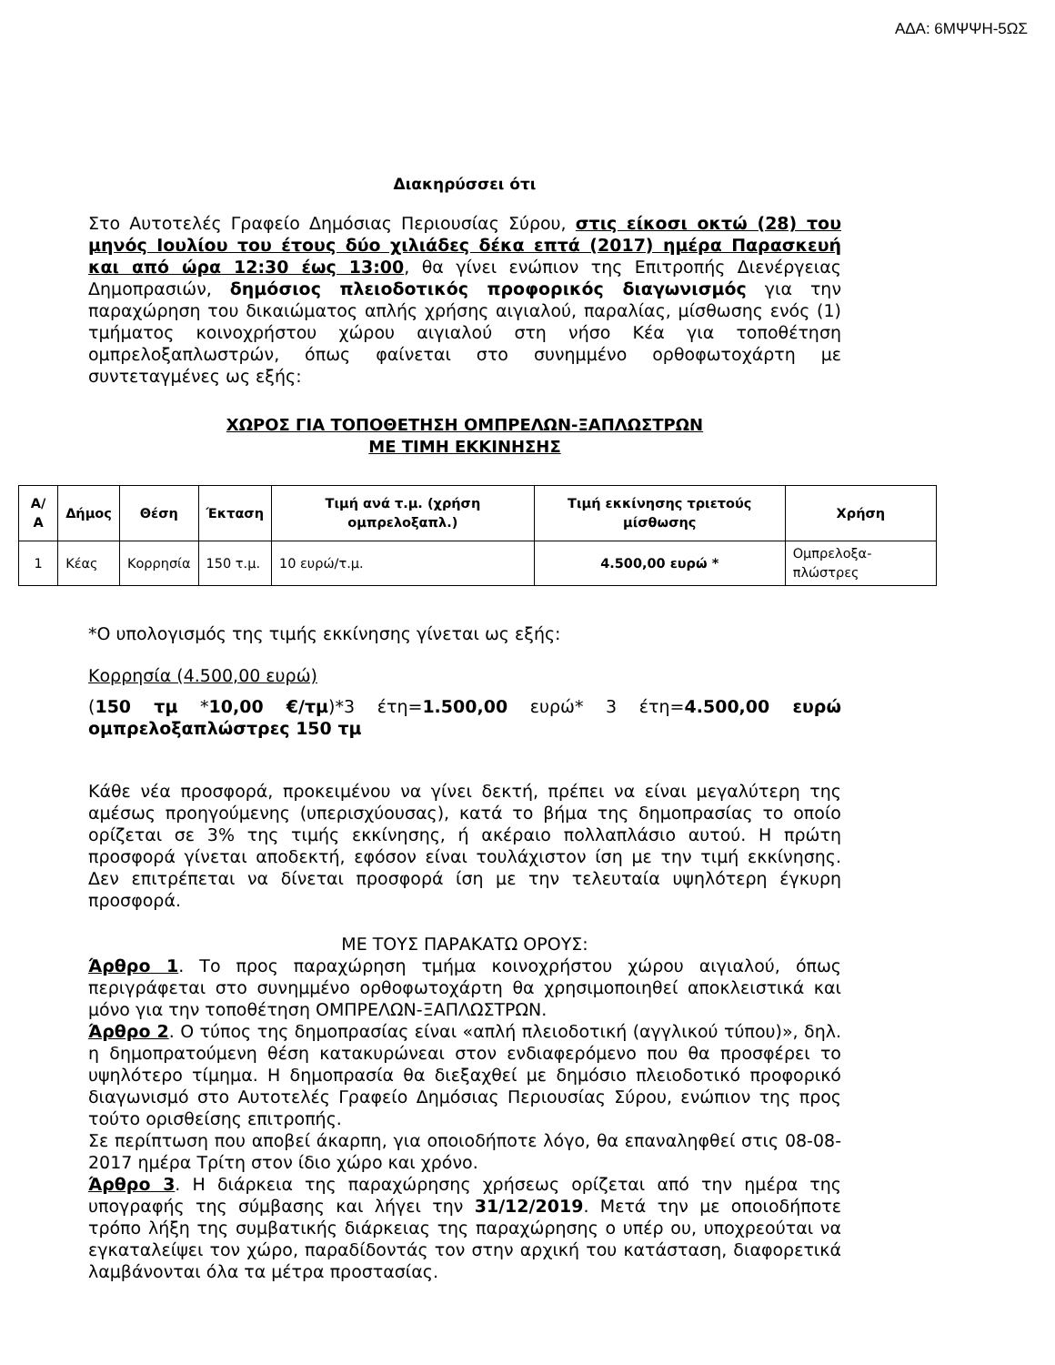ΑΔΑ: 6ΜΨΨΗ-5ΩΣ
Διακηρύσσει ότι
Στο Αυτοτελές Γραφείο Δημόσιας Περιουσίας Σύρου, στις είκοσι οκτώ (28) του μηνός Ιουλίου του έτους δύο χιλιάδες δέκα επτά (2017) ημέρα Παρασκευή και από ώρα 12:30 έως 13:00, θα γίνει ενώπιον της Επιτροπής Διενέργειας Δημοπρασιών, δημόσιος πλειοδοτικός προφορικός διαγωνισμός για την παραχώρηση του δικαιώματος απλής χρήσης αιγιαλού, παραλίας, μίσθωσης ενός (1) τμήματος κοινοχρήστου χώρου αιγιαλού στη νήσο Κέα για τοποθέτηση ομπρελοξαπλωστρών, όπως φαίνεται στο συνημμένο ορθοφωτοχάρτη με συντεταγμένες ως εξής:
ΧΩΡΟΣ ΓΙΑ ΤΟΠΟΘΕΤΗΣΗ ΟΜΠΡΕΛΩΝ-ΞΑΠΛΩΣΤΡΩΝ
ΜΕ ΤΙΜΗ ΕΚΚΙΝΗΣΗΣ
| Α/Α | Δήμος | Θέση | Έκταση | Τιμή ανά τ.μ. (χρήση ομπρελοξαπλ.) | Τιμή εκκίνησης τριετούς μίσθωσης | Χρήση |
| --- | --- | --- | --- | --- | --- | --- |
| 1 | Κέας | Κορρησία | 150 τ.μ. | 10 ευρώ/τ.μ. | 4.500,00 ευρώ * | Ομπρελοξα-πλώστρες |
*Ο υπολογισμός της τιμής εκκίνησης γίνεται ως εξής:
Κορρησία (4.500,00 ευρώ)
(150 τμ *10,00 €/τμ)*3 έτη=1.500,00 ευρώ* 3 έτη=4.500,00 ευρώ ομπρελοξαπλώστρες 150 τμ
Κάθε νέα προσφορά, προκειμένου να γίνει δεκτή, πρέπει να είναι μεγαλύτερη της αμέσως προηγούμενης (υπερισχύουσας), κατά το βήμα της δημοπρασίας το οποίο ορίζεται σε 3% της τιμής εκκίνησης, ή ακέραιο πολλαπλάσιο αυτού. Η πρώτη προσφορά γίνεται αποδεκτή, εφόσον είναι τουλάχιστον ίση με την τιμή εκκίνησης. Δεν επιτρέπεται να δίνεται προσφορά ίση με την τελευταία υψηλότερη έγκυρη προσφορά.
ΜΕ ΤΟΥΣ ΠΑΡΑΚΑΤΩ ΟΡΟΥΣ:
Άρθρο 1. Το προς παραχώρηση τμήμα κοινοχρήστου χώρου αιγιαλού, όπως περιγράφεται στο συνημμένο ορθοφωτοχάρτη θα χρησιμοποιηθεί αποκλειστικά και μόνο για την τοποθέτηση ΟΜΠΡΕΛΩΝ-ΞΑΠΛΩΣΤΡΩΝ.
Άρθρο 2. Ο τύπος της δημοπρασίας είναι «απλή πλειοδοτική (αγγλικού τύπου)», δηλ. η δημοπρατούμενη θέση κατακυρώνεαι στον ενδιαφερόμενο που θα προσφέρει το υψηλότερο τίμημα. Η δημοπρασία θα διεξαχθεί με δημόσιο πλειοδοτικό προφορικό διαγωνισμό στο Αυτοτελές Γραφείο Δημόσιας Περιουσίας Σύρου, ενώπιον της προς τούτο ορισθείσης επιτροπής.
Σε περίπτωση που αποβεί άκαρπη, για οποιοδήποτε λόγο, θα επαναληφθεί στις 08-08-2017 ημέρα Τρίτη στον ίδιο χώρο και χρόνο.
Άρθρο 3. Η διάρκεια της παραχώρησης χρήσεως ορίζεται από την ημέρα της υπογραφής της σύμβασης και λήγει την 31/12/2019. Μετά την με οποιοδήποτε τρόπο λήξη της συμβατικής διάρκειας της παραχώρησης ο υπέρ ου, υποχρεούται να εγκαταλείψει τον χώρο, παραδίδοντάς τον στην αρχική του κατάσταση, διαφορετικά λαμβάνονται όλα τα μέτρα προστασίας.